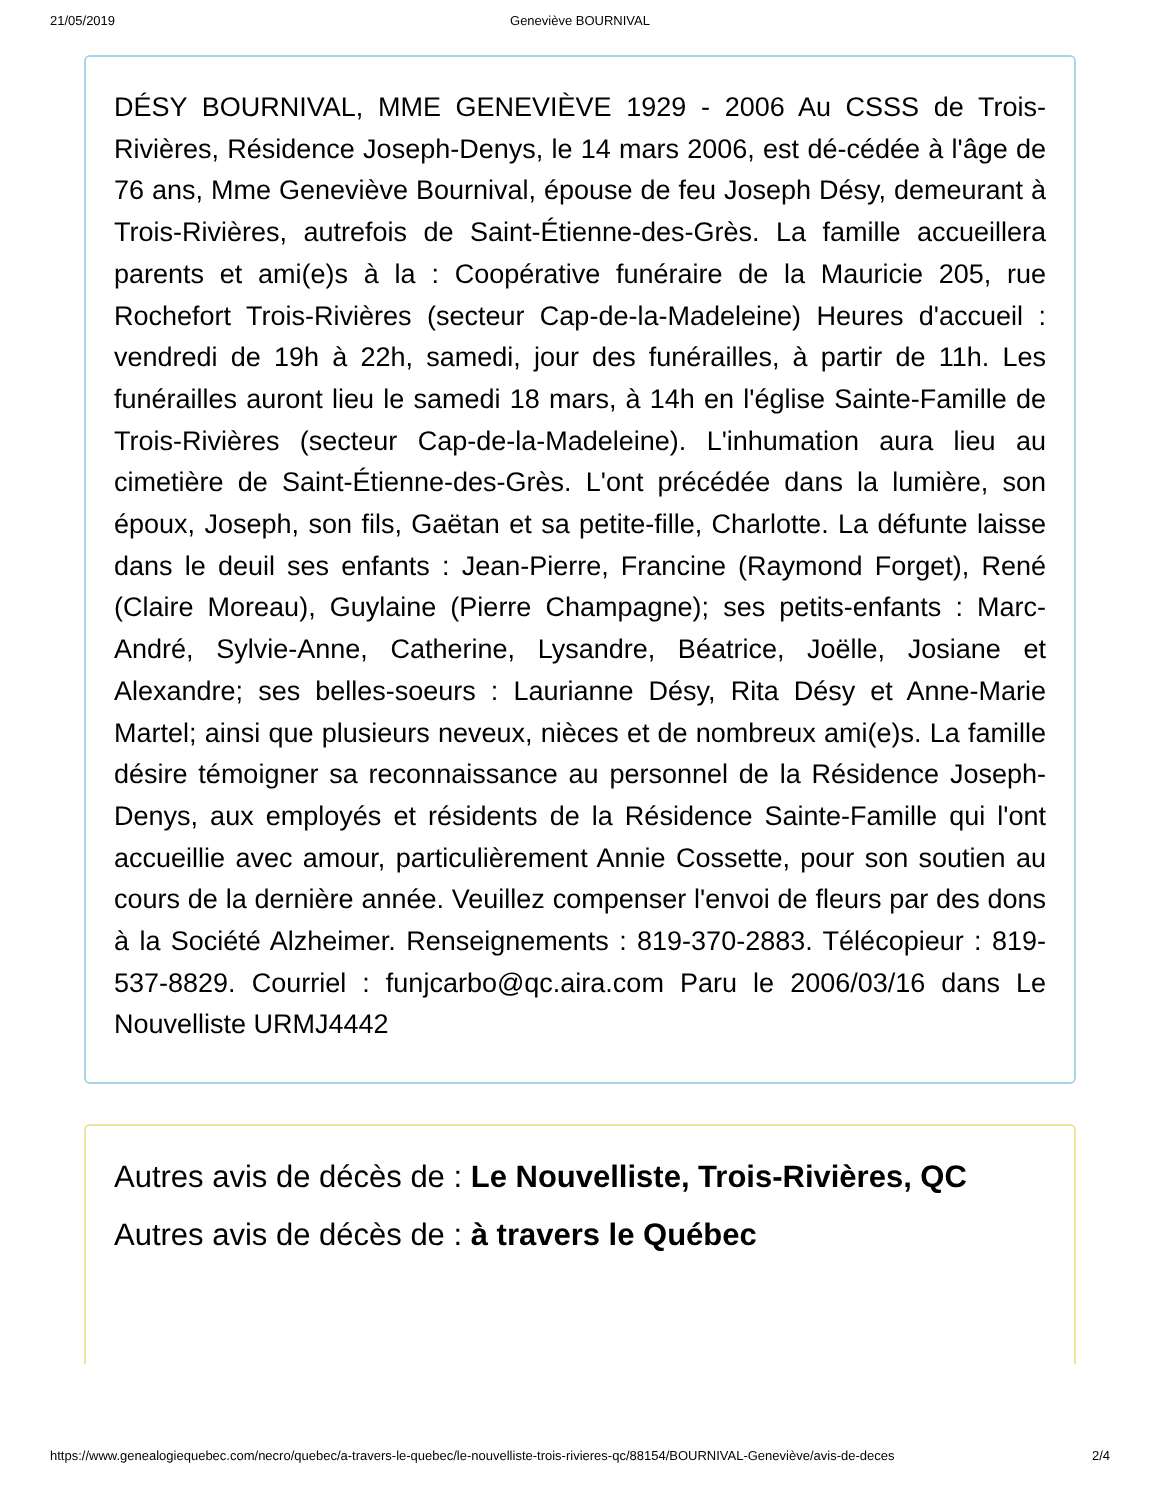21/05/2019 Geneviève BOURNIVAL
DÉSY BOURNIVAL, MME GENEVIÈVE 1929 - 2006 Au CSSS de Trois-Rivières, Résidence Joseph-Denys, le 14 mars 2006, est dé-cédée à l'âge de 76 ans, Mme Geneviève Bournival, épouse de feu Joseph Désy, demeurant à Trois-Rivières, autrefois de Saint-Étienne-des-Grès. La famille accueillera parents et ami(e)s à la : Coopérative funéraire de la Mauricie 205, rue Rochefort Trois-Rivières (secteur Cap-de-la-Madeleine) Heures d'accueil : vendredi de 19h à 22h, samedi, jour des funérailles, à partir de 11h. Les funérailles auront lieu le samedi 18 mars, à 14h en l'église Sainte-Famille de Trois-Rivières (secteur Cap-de-la-Madeleine). L'inhumation aura lieu au cimetière de Saint-Étienne-des-Grès. L'ont précédée dans la lumière, son époux, Joseph, son fils, Gaëtan et sa petite-fille, Charlotte. La défunte laisse dans le deuil ses enfants : Jean-Pierre, Francine (Raymond Forget), René (Claire Moreau), Guylaine (Pierre Champagne); ses petits-enfants : Marc-André, Sylvie-Anne, Catherine, Lysandre, Béatrice, Joëlle, Josiane et Alexandre; ses belles-soeurs : Laurianne Désy, Rita Désy et Anne-Marie Martel; ainsi que plusieurs neveux, nièces et de nombreux ami(e)s. La famille désire témoigner sa reconnaissance au personnel de la Résidence Joseph-Denys, aux employés et résidents de la Résidence Sainte-Famille qui l'ont accueillie avec amour, particulièrement Annie Cossette, pour son soutien au cours de la dernière année. Veuillez compenser l'envoi de fleurs par des dons à la Société Alzheimer. Renseignements : 819-370-2883. Télécopieur : 819-537-8829. Courriel : funjcarbo@qc.aira.com Paru le 2006/03/16 dans Le Nouvelliste URMJ4442
Autres avis de décès de : Le Nouvelliste, Trois-Rivières, QC
Autres avis de décès de : à travers le Québec
https://www.genealogiequebec.com/necro/quebec/a-travers-le-quebec/le-nouvelliste-trois-rivieres-qc/88154/BOURNIVAL-Geneviève/avis-de-deces 2/4